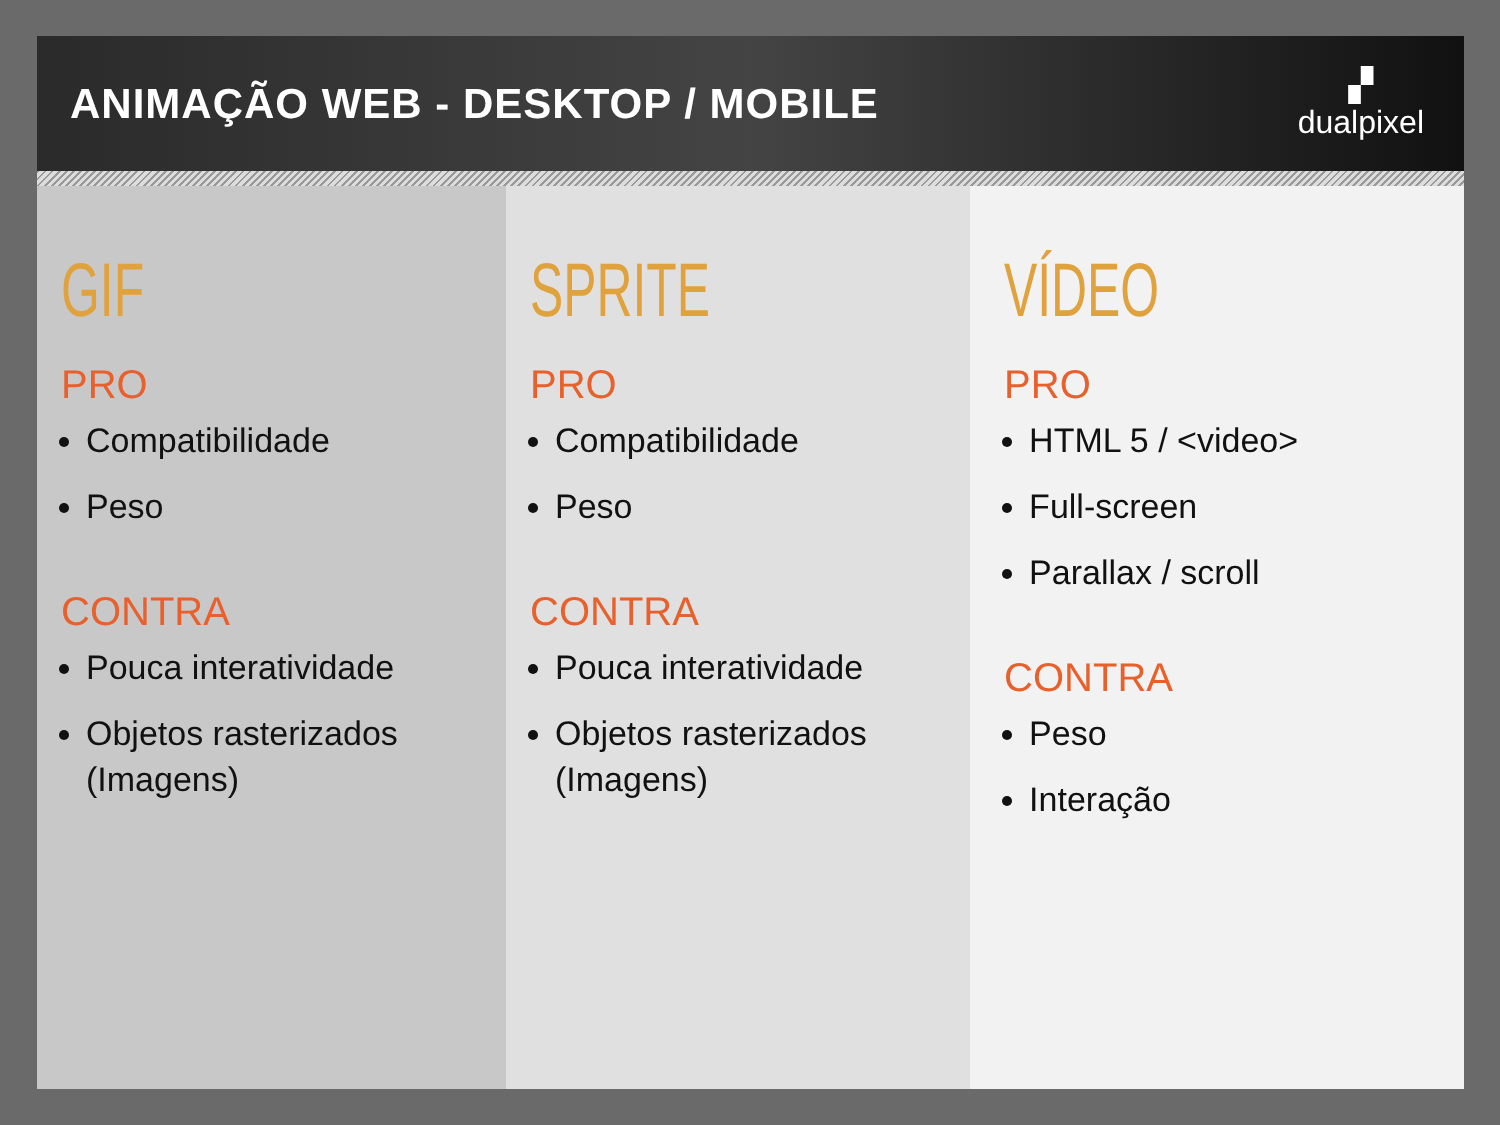ANIMAÇÃO WEB - DESKTOP / MOBILE
▞
dualpixel
GIF
PRO
Compatibilidade
Peso
CONTRA
Pouca interatividade
Objetos rasterizados (Imagens)
SPRITE
PRO
Compatibilidade
Peso
CONTRA
Pouca interatividade
Objetos rasterizados (Imagens)
VÍDEO
PRO
HTML 5 / <video>
Full-screen
Parallax / scroll
CONTRA
Peso
Interação